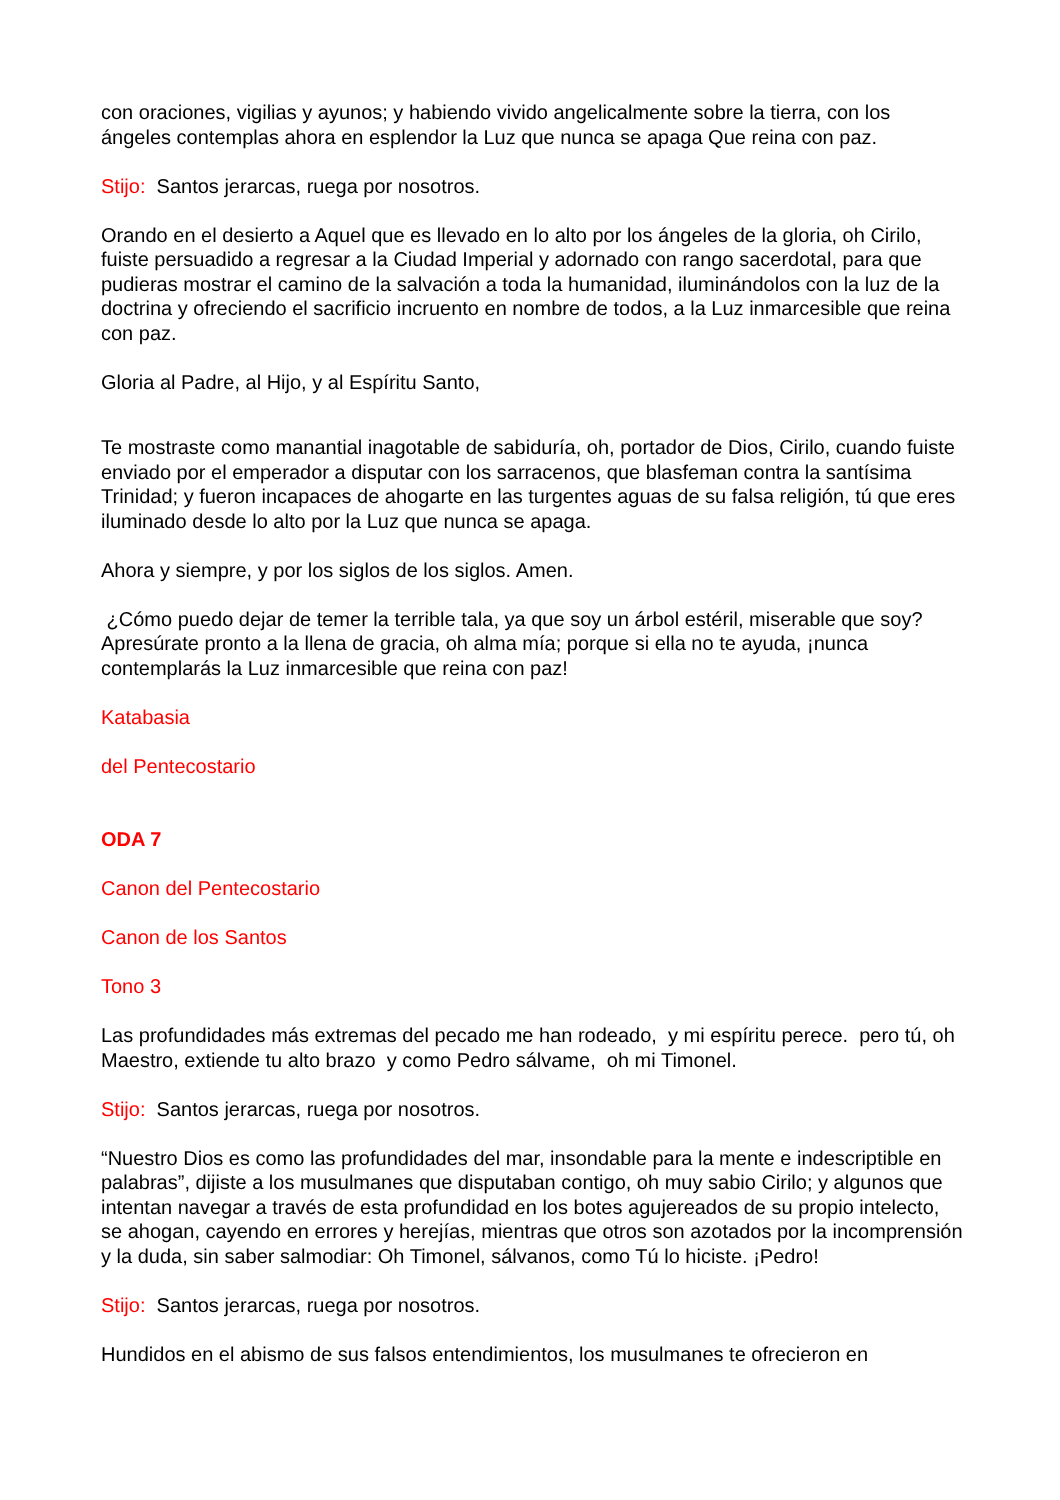con oraciones, vigilias y ayunos; y habiendo vivido angelicalmente sobre la tierra, con los ángeles contemplas ahora en esplendor la Luz que nunca se apaga Que reina con paz.
Stijo: Santos jerarcas, ruega por nosotros.
Orando en el desierto a Aquel que es llevado en lo alto por los ángeles de la gloria, oh Cirilo, fuiste persuadido a regresar a la Ciudad Imperial y adornado con rango sacerdotal, para que pudieras mostrar el camino de la salvación a toda la humanidad, iluminándolos con la luz de la doctrina y ofreciendo el sacrificio incruento en nombre de todos, a la Luz inmarcesible que reina con paz.
Gloria al Padre, al Hijo, y al Espíritu Santo,
Te mostraste como manantial inagotable de sabiduría, oh, portador de Dios, Cirilo, cuando fuiste enviado por el emperador a disputar con los sarracenos, que blasfeman contra la santísima Trinidad; y fueron incapaces de ahogarte en las turgentes aguas de su falsa religión, tú que eres iluminado desde lo alto por la Luz que nunca se apaga.
Ahora y siempre, y por los siglos de los siglos. Amen.
¿Cómo puedo dejar de temer la terrible tala, ya que soy un árbol estéril, miserable que soy? Apresúrate pronto a la llena de gracia, oh alma mía; porque si ella no te ayuda, ¡nunca contemplarás la Luz inmarcesible que reina con paz!
Katabasia
del Pentecostario
ODA 7
Canon del Pentecostario
Canon de los Santos
Tono 3
Las profundidades más extremas del pecado me han rodeado, y mi espíritu perece. pero tú, oh Maestro, extiende tu alto brazo y como Pedro sálvame, oh mi Timonel.
Stijo: Santos jerarcas, ruega por nosotros.
“Nuestro Dios es como las profundidades del mar, insondable para la mente e indescriptible en palabras”, dijiste a los musulmanes que disputaban contigo, oh muy sabio Cirilo; y algunos que intentan navegar a través de esta profundidad en los botes agujereados de su propio intelecto, se ahogan, cayendo en errores y herejías, mientras que otros son azotados por la incomprensión y la duda, sin saber salmodiar: Oh Timonel, sálvanos, como Tú lo hiciste. ¡Pedro!
Stijo: Santos jerarcas, ruega por nosotros.
Hundidos en el abismo de sus falsos entendimientos, los musulmanes te ofrecieron en